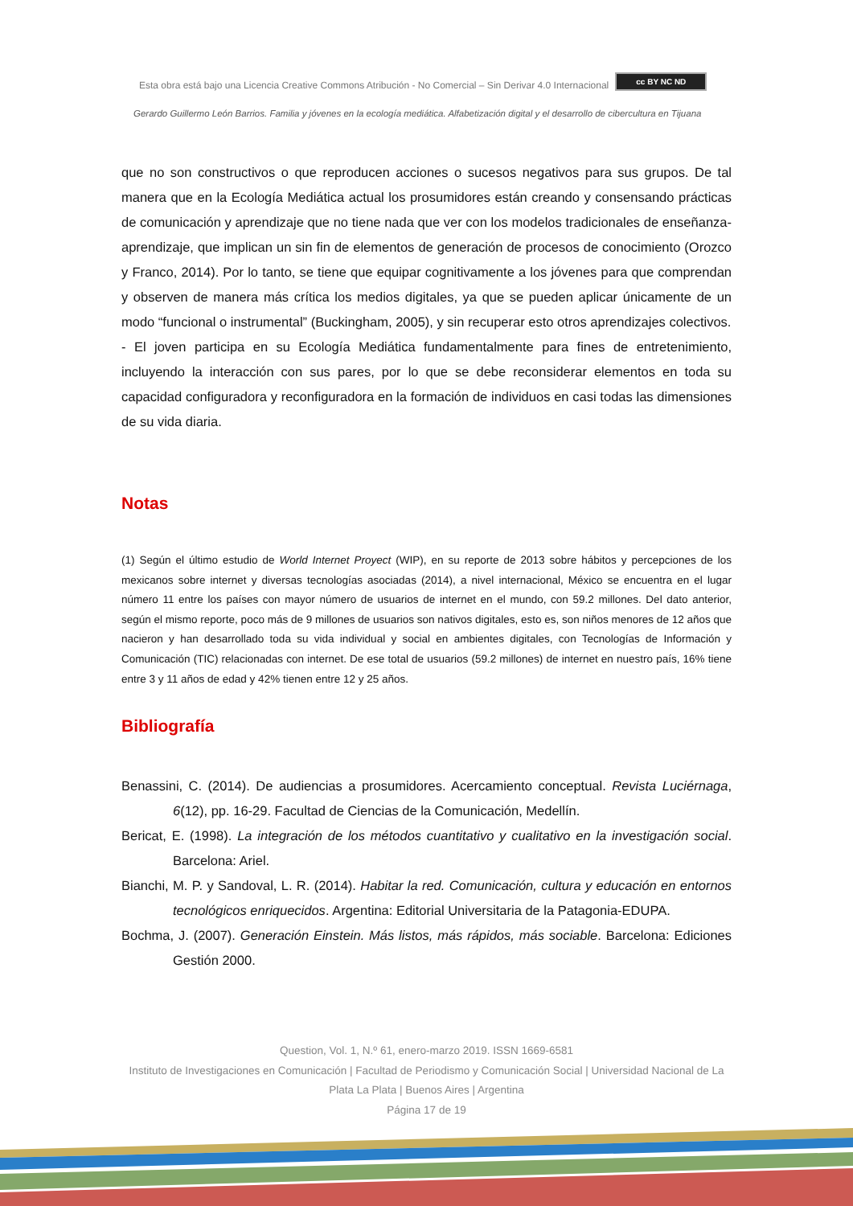Esta obra está bajo una Licencia Creative Commons Atribución - No Comercial – Sin Derivar 4.0 Internacional cc BY NC ND
Gerardo Guillermo León Barrios. Familia y jóvenes en la ecología mediática. Alfabetización digital y el desarrollo de cibercultura en Tijuana
que no son constructivos o que reproducen acciones o sucesos negativos para sus grupos. De tal manera que en la Ecología Mediática actual los prosumidores están creando y consensando prácticas de comunicación y aprendizaje que no tiene nada que ver con los modelos tradicionales de enseñanza-aprendizaje, que implican un sin fin de elementos de generación de procesos de conocimiento (Orozco y Franco, 2014). Por lo tanto, se tiene que equipar cognitivamente a los jóvenes para que comprendan y observen de manera más crítica los medios digitales, ya que se pueden aplicar únicamente de un modo “funcional o instrumental” (Buckingham, 2005), y sin recuperar esto otros aprendizajes colectivos.
- El joven participa en su Ecología Mediática fundamentalmente para fines de entretenimiento, incluyendo la interacción con sus pares, por lo que se debe reconsiderar elementos en toda su capacidad configuradora y reconfiguradora en la formación de individuos en casi todas las dimensiones de su vida diaria.
Notas
(1) Según el último estudio de World Internet Proyect (WIP), en su reporte de 2013 sobre hábitos y percepciones de los mexicanos sobre internet y diversas tecnologías asociadas (2014), a nivel internacional, México se encuentra en el lugar número 11 entre los países con mayor número de usuarios de internet en el mundo, con 59.2 millones. Del dato anterior, según el mismo reporte, poco más de 9 millones de usuarios son nativos digitales, esto es, son niños menores de 12 años que nacieron y han desarrollado toda su vida individual y social en ambientes digitales, con Tecnologías de Información y Comunicación (TIC) relacionadas con internet. De ese total de usuarios (59.2 millones) de internet en nuestro país, 16% tiene entre 3 y 11 años de edad y 42% tienen entre 12 y 25 años.
Bibliografía
Benassini, C. (2014). De audiencias a prosumidores. Acercamiento conceptual. Revista Luciérnaga, 6(12), pp. 16-29. Facultad de Ciencias de la Comunicación, Medellín.
Bericat, E. (1998). La integración de los métodos cuantitativo y cualitativo en la investigación social. Barcelona: Ariel.
Bianchi, M. P. y Sandoval, L. R. (2014). Habitar la red. Comunicación, cultura y educación en entornos tecnológicos enriquecidos. Argentina: Editorial Universitaria de la Patagonia-EDUPA.
Bochma, J. (2007). Generación Einstein. Más listos, más rápidos, más sociable. Barcelona: Ediciones Gestión 2000.
Question, Vol. 1, N.º 61, enero-marzo 2019. ISSN 1669-6581
Instituto de Investigaciones en Comunicación | Facultad de Periodismo y Comunicación Social | Universidad Nacional de La Plata La Plata | Buenos Aires | Argentina
Página 17 de 19